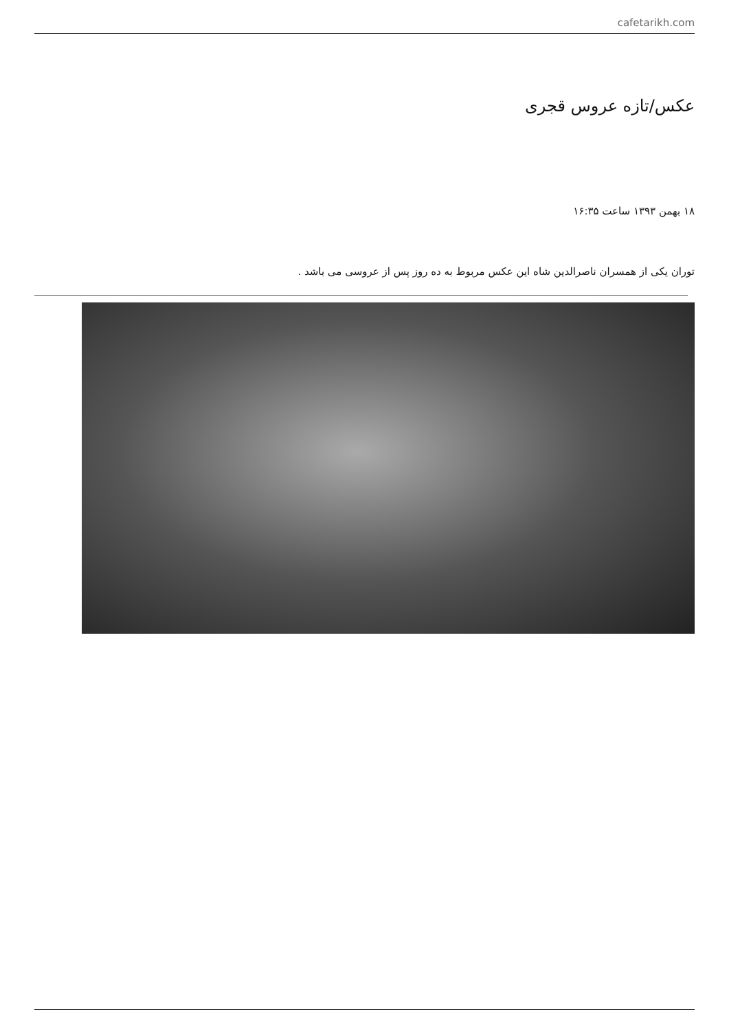cafetarikh.com
عکس/تازه عروس قجری
۱۸ بهمن ۱۳۹۳ ساعت ۱۶:۳۵
توران یکی از همسران ناصرالدین شاه این عکس مربوط به ده روز پس از عروسی می باشد .